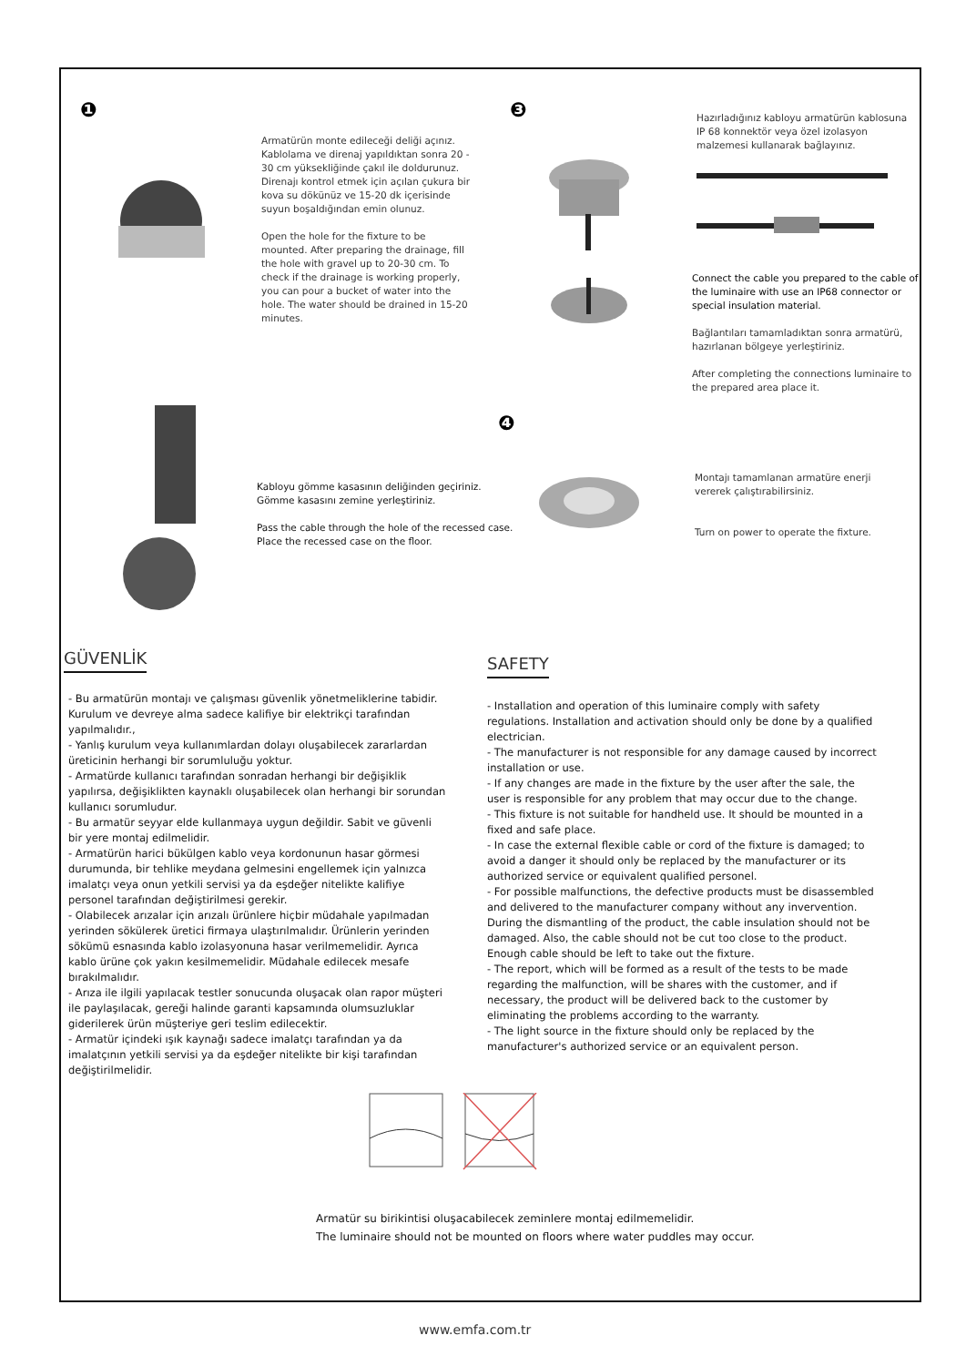❶ ❸
❹
Armatürün monte edileceği deliği açınız. Kablolama ve direnaj yapıldıktan sonra 20 - 30 cm yüksekliğinde çakıl ile doldurunuz. Direnajı kontrol etmek için açılan çukura bir kova su dökünüz ve 15-20 dk içerisinde suyun boşaldığından emin olunuz.
Open the hole for the fixture to be mounted. After preparing the drainage, fill the hole with gravel up to 20-30 cm. To check if the drainage is working properly, you can pour a bucket of water into the hole. The water should be drained in 15-20 minutes.
Hazırladığınız kabloyu armatürün kablosuna IP 68 konnektör veya özel izolasyon malzemesi kullanarak bağlayınız.
Connect the cable you prepared to the cable of the luminaire with use an IP68 connector or special insulation material.
Bağlantıları tamamladıktan sonra armatürü, hazırlanan bölgeye yerleştiriniz.
After completing the connections luminaire to the prepared area place it.
Kabloyu gömme kasasının deliğinden geçiriniz.
Gömme kasasını zemine yerleştiriniz.
Pass the cable through the hole of the recessed case.
Place the recessed case on the floor.
Montajı tamamlanan armatüre enerji vererek çalıştırabilirsiniz.
Turn on power to operate the fixture.
GÜVENLİK
- Bu armatürün montajı ve çalışması güvenlik yönetmeliklerine tabidir. Kurulum ve devreye alma sadece kalifiye bir elektrikçi tarafından yapılmalıdır.,
- Yanlış kurulum veya kullanımlardan dolayı oluşabilecek zararlardan üreticinin herhangi bir sorumluluğu yoktur.
- Armatürde kullanıcı tarafından sonradan herhangi bir değişiklik yapılırsa, değişiklikten kaynaklı oluşabilecek olan herhangi bir sorundan kullanıcı sorumludur.
- Bu armatür seyyar elde kullanmaya uygun değildir. Sabit ve güvenli bir yere montaj edilmelidir.
- Armatürün harici bükülgen kablo veya kordonunun hasar görmesi durumunda, bir tehlike meydana gelmesini engellemek için yalnızca imalatçı veya onun yetkili servisi ya da eşdeğer nitelikte kalifiye personel tarafından değiştirilmesi gerekir.
- Olabilecek arızalar için arızalı ürünlere hiçbir müdahale yapılmadan yerinden sökülerek üretici firmaya ulaştırılmalıdır. Ürünlerin yerinden sökümü esnasında kablo izolasyonuna hasar verilmemelidir. Ayrıca kablo ürüne çok yakın kesilmemelidir. Müdahale edilecek mesafe bırakılmalıdır.
- Arıza ile ilgili yapılacak testler sonucunda oluşacak olan rapor müşteri ile paylaşılacak, gereği halinde garanti kapsamında olumsuzluklar giderilerek ürün müşteriye geri teslim edilecektir.
- Armatür içindeki ışık kaynağı sadece imalatçı tarafından ya da imalatçının yetkili servisi ya da eşdeğer nitelikte bir kişi tarafından değiştirilmelidir.
SAFETY
- Installation and operation of this luminaire comply with safety regulations. Installation and activation should only be done by a qualified electrician.
- The manufacturer is not responsible for any damage caused by incorrect installation or use.
- If any changes are made in the fixture by the user after the sale, the user is responsible for any problem that may occur due to the change.
- This fixture is not suitable for handheld use. It should be mounted in a fixed and safe place.
- In case the external flexible cable or cord of the fixture is damaged; to avoid a danger it should only be replaced by the manufacturer or its authorized service or equivalent qualified personel.
- For possible malfunctions, the defective products must be disassembled and delivered to the manufacturer company without any invervention. During the dismantling of the product, the cable insulation should not be damaged. Also, the cable should not be cut too close to the product. Enough cable should be left to take out the fixture.
- The report, which will be formed as a result of the tests to be made regarding the malfunction, will be shares with the customer, and if necessary, the product will be delivered back to the customer by eliminating the problems according to the warranty.
- The light source in the fixture should only be replaced by the manufacturer's authorized service or an equivalent person.
Armatür su birikintisi oluşacabilecek zeminlere montaj edilmemelidir.
The luminaire should not be mounted on floors where water puddles may occur.
www.emfa.com.tr